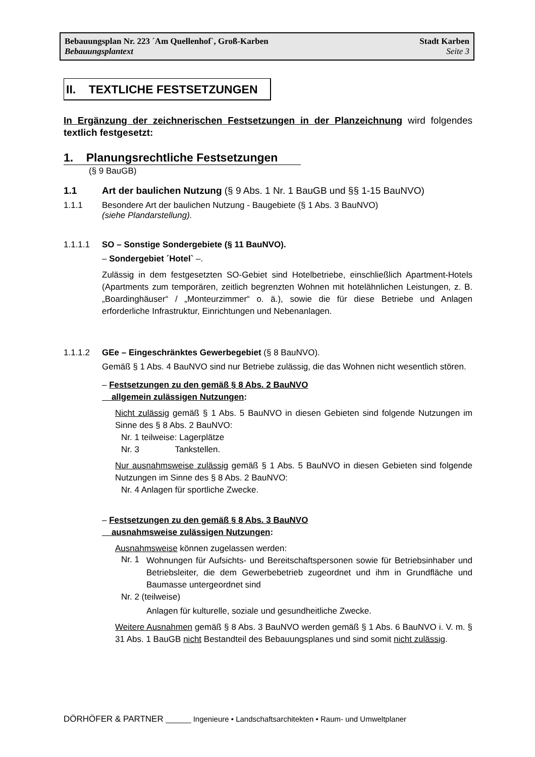Bebauungsplan Nr. 223 ´Am Quellenhof`, Groß-Karben Stadt Karben
Bebauungsplantext Seite 3
II. TEXTLICHE FESTSETZUNGEN
In Ergänzung der zeichnerischen Festsetzungen in der Planzeichnung wird folgendes textlich festgesetzt:
1. Planungsrechtliche Festsetzungen
(§ 9 BauGB)
1.1 Art der baulichen Nutzung (§ 9 Abs. 1 Nr. 1 BauGB und §§ 1-15 BauNVO)
1.1.1 Besondere Art der baulichen Nutzung - Baugebiete (§ 1 Abs. 3 BauNVO)
(siehe Plandarstellung).
1.1.1.1 SO – Sonstige Sondergebiete (§ 11 BauNVO).
– Sondergebiet ´Hotel` –.
Zulässig in dem festgesetzten SO-Gebiet sind Hotelbetriebe, einschließlich Apartment-Hotels (Apartments zum temporären, zeitlich begrenzten Wohnen mit hotelähnlichen Leistungen, z. B. „Boardinghäuser“ / „Monteurzimmer“ o. ä.), sowie die für diese Betriebe und Anlagen erforderliche Infrastruktur, Einrichtungen und Nebenanlagen.
1.1.1.2 GEe – Eingeschränktes Gewerbegebiet (§ 8 BauNVO).
Gemäß § 1 Abs. 4 BauNVO sind nur Betriebe zulässig, die das Wohnen nicht wesentlich stören.
– Festsetzungen zu den gemäß § 8 Abs. 2 BauNVO
allgemein zulässigen Nutzungen:
Nicht zulässig gemäß § 1 Abs. 5 BauNVO in diesen Gebieten sind folgende Nutzungen im Sinne des § 8 Abs. 2 BauNVO:
Nr. 1 teilweise: Lagerplätze
Nr. 3 Tankstellen.
Nur ausnahmsweise zulässig gemäß § 1 Abs. 5 BauNVO in diesen Gebieten sind folgende Nutzungen im Sinne des § 8 Abs. 2 BauNVO:
Nr. 4 Anlagen für sportliche Zwecke.
– Festsetzungen zu den gemäß § 8 Abs. 3 BauNVO
ausnahmsweise zulässigen Nutzungen:
Ausnahmsweise können zugelassen werden:
Nr. 1
Wohnungen für Aufsichts- und Bereitschaftspersonen sowie für Betriebsinhaber und Betriebsleiter, die dem Gewerbebetrieb zugeordnet und ihm in Grundfläche und Baumasse untergeordnet sind
Nr. 2 (teilweise)
Anlagen für kulturelle, soziale und gesundheitliche Zwecke.
Weitere Ausnahmen gemäß § 8 Abs. 3 BauNVO werden gemäß § 1 Abs. 6 BauNVO i. V. m. § 31 Abs. 1 BauGB nicht Bestandteil des Bebauungsplanes und sind somit nicht zulässig.
DÖRHÖFER & PARTNER ______ Ingenieure • Landschaftsarchitekten • Raum- und Umweltplaner